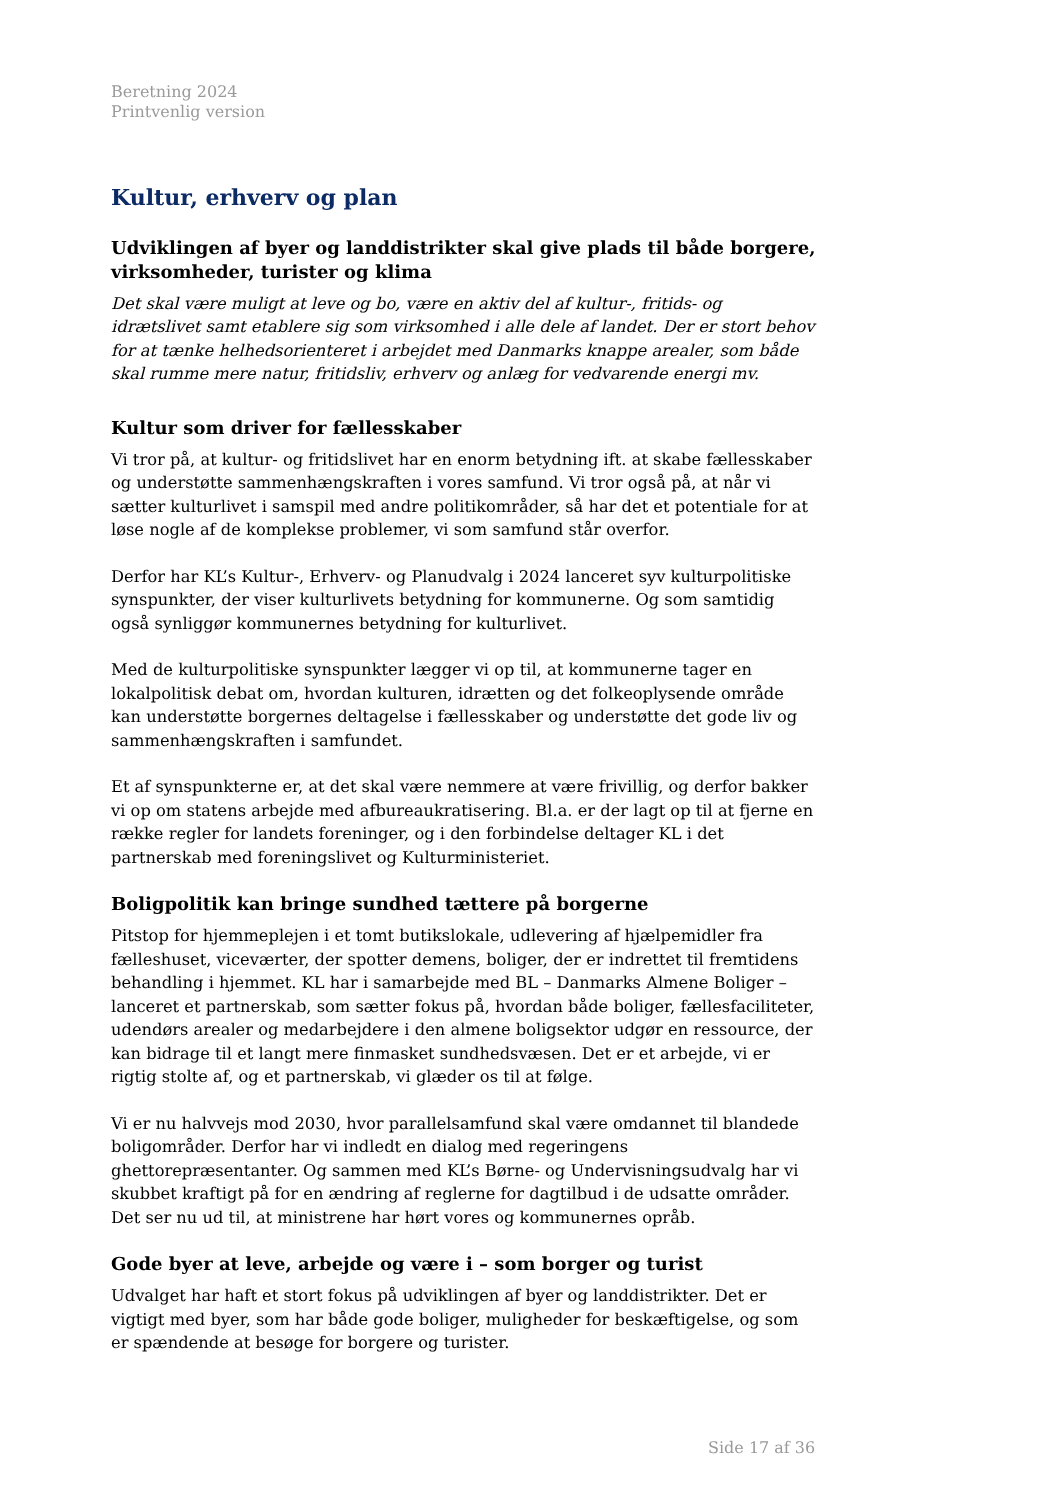Beretning 2024
Printvenlig version
Kultur, erhverv og plan
Udviklingen af byer og landdistrikter skal give plads til både borgere, virksomheder, turister og klima
Det skal være muligt at leve og bo, være en aktiv del af kultur-, fritids- og idrætslivet samt etablere sig som virksomhed i alle dele af landet. Der er stort behov for at tænke helhedsorienteret i arbejdet med Danmarks knappe arealer, som både skal rumme mere natur, fritidsliv, erhverv og anlæg for vedvarende energi mv.
Kultur som driver for fællesskaber
Vi tror på, at kultur- og fritidslivet har en enorm betydning ift. at skabe fællesskaber og understøtte sammenhængskraften i vores samfund. Vi tror også på, at når vi sætter kulturlivet i samspil med andre politikområder, så har det et potentiale for at løse nogle af de komplekse problemer, vi som samfund står overfor.
Derfor har KL’s Kultur-, Erhverv- og Planudvalg i 2024 lanceret syv kulturpolitiske synspunkter, der viser kulturlivets betydning for kommunerne. Og som samtidig også synliggør kommunernes betydning for kulturlivet.
Med de kulturpolitiske synspunkter lægger vi op til, at kommunerne tager en lokalpolitisk debat om, hvordan kulturen, idrætten og det folkeoplysende område kan understøtte borgernes deltagelse i fællesskaber og understøtte det gode liv og sammenhængskraften i samfundet.
Et af synspunkterne er, at det skal være nemmere at være frivillig, og derfor bakker vi op om statens arbejde med afbureaukratisering. Bl.a. er der lagt op til at fjerne en række regler for landets foreninger, og i den forbindelse deltager KL i det partnerskab med foreningslivet og Kulturministeriet.
Boligpolitik kan bringe sundhed tættere på borgerne
Pitstop for hjemmeplejen i et tomt butikslokale, udlevering af hjælpemidler fra fælleshuset, viceværter, der spotter demens, boliger, der er indrettet til fremtidens behandling i hjemmet. KL har i samarbejde med BL – Danmarks Almene Boliger – lanceret et partnerskab, som sætter fokus på, hvordan både boliger, fællesfaciliteter, udendørs arealer og medarbejdere i den almene boligsektor udgør en ressource, der kan bidrage til et langt mere finmasket sundhedsvæsen. Det er et arbejde, vi er rigtig stolte af, og et partnerskab, vi glæder os til at følge.
Vi er nu halvvejs mod 2030, hvor parallelsamfund skal være omdannet til blandede boligområder. Derfor har vi indledt en dialog med regeringens ghettorepræsentanter. Og sammen med KL’s Børne- og Undervisningsudvalg har vi skubbet kraftigt på for en ændring af reglerne for dagtilbud i de udsatte områder. Det ser nu ud til, at ministrene har hørt vores og kommunernes opråb.
Gode byer at leve, arbejde og være i – som borger og turist
Udvalget har haft et stort fokus på udviklingen af byer og landdistrikter. Det er vigtigt med byer, som har både gode boliger, muligheder for beskæftigelse, og som er spændende at besøge for borgere og turister.
Side 17 af 36